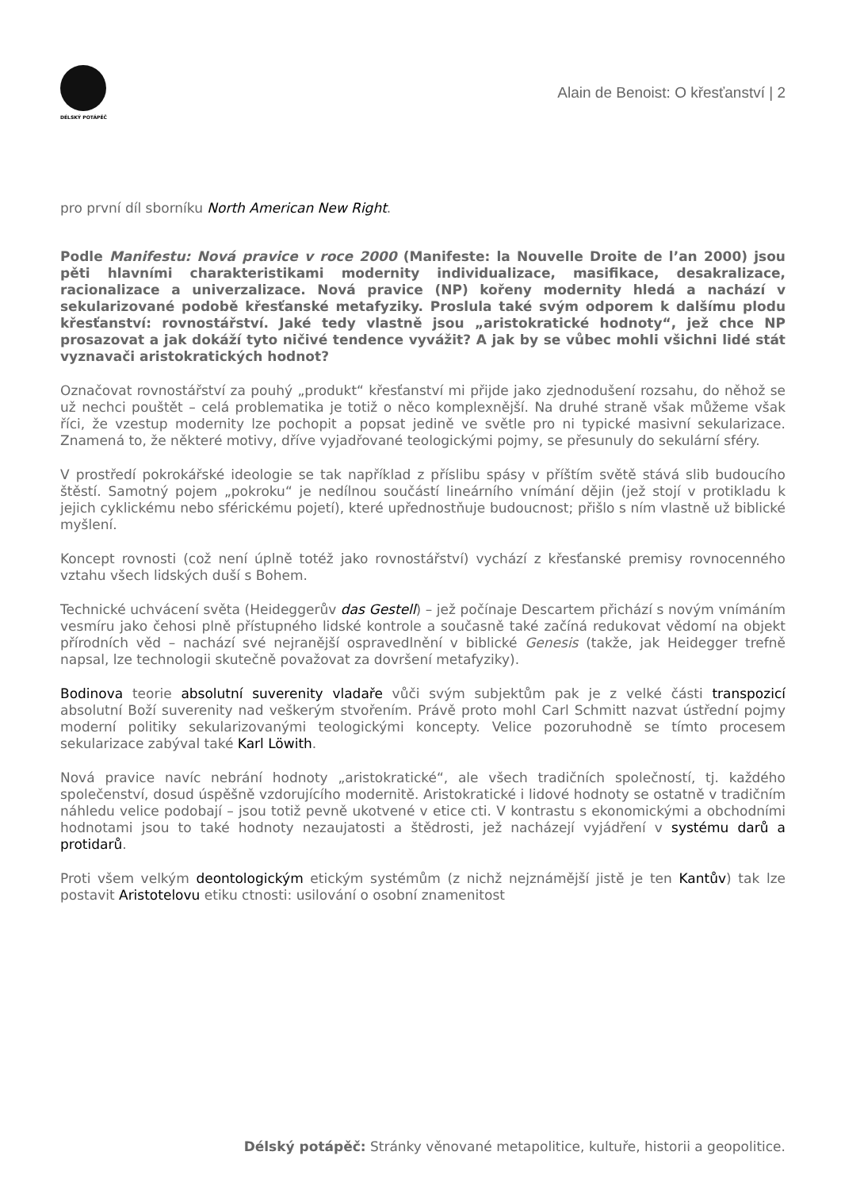DÉLSKÝ POTÁPĚČ
Alain de Benoist: O křesťanství | 2
pro první díl sborníku North American New Right.
Podle Manifestu: Nová pravice v roce 2000 (Manifeste: la Nouvelle Droite de l’an 2000) jsou pěti hlavními charakteristikami modernity individualizace, masifikace, desakralizace, racionalizace a univerzalizace. Nová pravice (NP) kořeny modernity hledá a nachází v sekularizované podobě křesťanské metafyziky. Proslula také svým odporem k dalšímu plodu křesťanství: rovnostářství. Jaké tedy vlastně jsou „aristokratické hodnoty“, jež chce NP prosazovat a jak dokáží tyto ničivé tendence vyvážit? A jak by se vůbec mohli všichni lidé stát vyznavači aristokratických hodnot?
Označovat rovnostářství za pouhý „produkt“ křesťanství mi přijde jako zjednodušení rozsahu, do něhož se už nechci pouštět – celá problematika je totiž o něco komplexnější. Na druhé straně však můžeme však říci, že vzestup modernity lze pochopit a popsat jedině ve světle pro ni typické masivní sekularizace. Znamená to, že některé motivy, dříve vyjadřované teologickými pojmy, se přesunuly do sekulární sféry.
V prostředí pokrokářské ideologie se tak například z příslibu spásy v příštím světě stává slib budoucího štěstí. Samotný pojem „pokroku“ je nedílnou součástí lineárního vnímání dějin (jež stojí v protikladu k jejich cyklickému nebo sférickému pojetí), které upřednostňuje budoucnost; přišlo s ním vlastně už biblické myšlení.
Koncept rovnosti (což není úplně totéž jako rovnostářství) vychází z křesťanské premisy rovnocenného vztahu všech lidských duší s Bohem.
Technické uchvácení světa (Heideggerův das Gestell) – jež počínaje Descartem přichází s novým vnímáním vesmíru jako čehosi plně přístupného lidské kontrole a současně také začíná redukovat vědomí na objekt přírodních věd – nachází své nejranější ospravedlnění v biblické Genesis (takže, jak Heidegger trefně napsal, lze technologii skutečně považovat za dovršení metafyziky).
Bodinova teorie absolutní suverenity vladaře vůči svým subjektům pak je z velké části transpozicí absolutní Boží suverenity nad veškerým stvořením. Právě proto mohl Carl Schmitt nazvat ústřední pojmy moderní politiky sekularizovanými teologickými koncepty. Velice pozoruhodně se tímto procesem sekularizace zabýval také Karl Löwith.
Nová pravice navíc nebrání hodnoty „aristokratické“, ale všech tradičních společností, tj. každého společenství, dosud úspěšně vzdorujícího modernitě. Aristokratické i lidové hodnoty se ostatně v tradičním náhledu velice podobají – jsou totiž pevně ukotvené v etice cti. V kontrastu s ekonomickými a obchodními hodnotami jsou to také hodnoty nezaujatosti a štědrosti, jež nacházejí vyjádření v systému darů a protidarů.
Proti všem velkým deontologickým etickým systémům (z nichž nejznámější jistě je ten Kantův) tak lze postavit Aristotelovu etiku ctnosti: usilování o osobní znamenitost
Délský potápěč: Stránky věnované metapolitice, kultuře, historii a geopolitice.